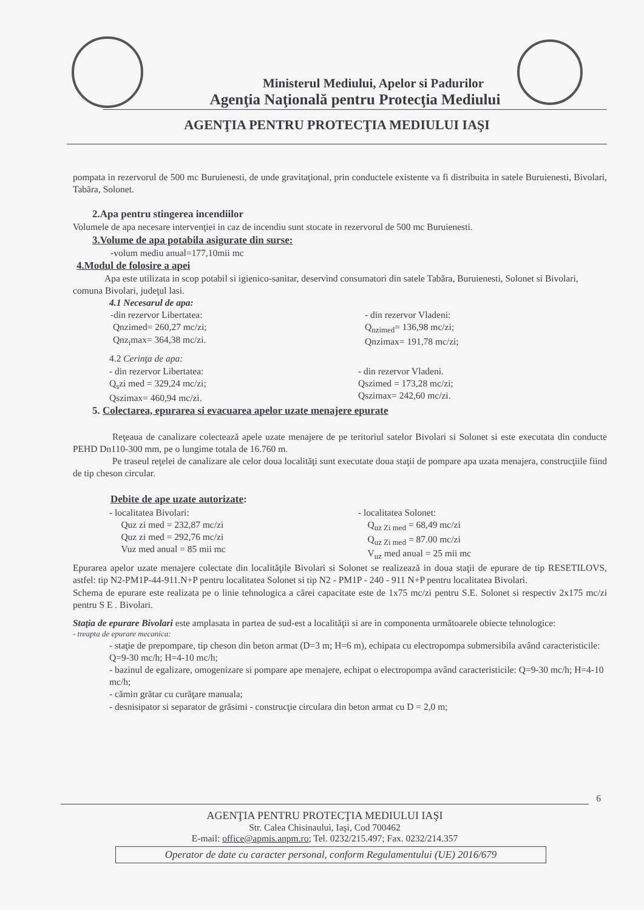Ministerul Mediului, Apelor si Padurilor
Agenţia Naţională pentru Protecţia Mediului
AGENŢIA PENTRU PROTECŢIA MEDIULUI IAŞI
pompata in rezervorul de 500 mc Buruienesti, de unde gravitaţional, prin conductele existente va fi distribuita in satele Buruienesti, Bivolari, Tabăra, Solonet.
2.Apa pentru stingerea incendiilor
Volumele de apa necesare intervenţiei in caz de incendiu sunt stocate in rezervorul de 500 mc Buruienesti.
3.Volume de apa potabila asigurate din surse:
-volum mediu anual=177,10mii mc
4.Modul de folosire a apei
Apa este utilizata in scop potabil si igienico-sanitar, deservind consumatori din satele Tabăra, Buruienesti, Solonet si Bivolari, comuna Bivolari, judeţul lasi.
4.1 Necesarul de apa:
-din rezervor Libertatea:
Qnzimed= 260,27 mc/zi;
Qnz<sub>i</sub>max= 364,38 mc/zi.
- din rezervor Vladeni:
Q<sub>nzimed</sub>= 136,98 mc/zi;
Qnzimax= 191,78 mc/zi;
4.2 Cerinţa de apa:
- din rezervor Libertatea:
Q<sub>s</sub>zi med = 329,24 mc/zi;
Qszimax= 460,94 mc/zi.
- din rezervor Vladeni.
Qszimed = 173,28 mc/zi;
Qszimax= 242,60 mc/zi.
5. Colectarea, epurarea si evacuarea apelor uzate menajere epurate
Reţeaua de canalizare colectează apele uzate menajere de pe teritoriul satelor Bivolari si Solonet si este executata din conducte PEHD Dn110-300 mm, pe o lungime totala de 16.760 m.
Pe traseul reţelei de canalizare ale celor doua localităţi sunt executate doua staţii de pompare apa uzata menajera, construcţiile fiind de tip cheson circular.
Debite de ape uzate autorizate:
- localitatea Bivolari:
Quz zi med = 232,87 mc/zi
Quz zi med = 292,76 mc/zi
Vuz med anual = 85 mii mc
- localitatea Solonet:
Q<sub>uz Zi med</sub> = 68,49 mc/zi
Q<sub>uz Zi med</sub> = 87.00 mc/zi
V<sub>uz</sub> med anual = 25 mii mc
Epurarea apelor uzate menajere colectate din localităţile Bivolari si Solonet se realizează in doua staţii de epurare de tip RESETILOVS, astfel: tip N2-PM1P-44-911.N+P pentru localitatea Solonet si tip N2 - PM1P - 240 - 911 N+P pentru localitatea Bivolari.
Schema de epurare este realizata pe o linie tehnologica a cărei capacitate este de 1x75 mc/zi pentru S.E. Solonet si respectiv 2x175 mc/zi pentru S E . Bivolari.
Staţia de epurare Bivolari este amplasata in partea de sud-est a localităţii si are in componenta următoarele obiecte tehnologice:
- treapta de epurare mecanica:
- staţie de prepompare, tip cheson din beton armat (D=3 m; H=6 m), echipata cu electropompa submersibila având caracteristicile: Q=9-30 mc/h; H=4-10 mc/h;
- bazinul de egalizare, omogenizare si pompare ape menajere, echipat o electropompa având caracteristicile: Q=9-30 mc/h; H=4-10 mc/h;
- cămin grătar cu curăţare manuala;
- desnisipator si separator de grăsimi - construcţie circulara din beton armat cu D = 2,0 m;
6
AGENŢIA PENTRU PROTECŢIA MEDIULUI IAŞI
Str. Calea Chisinaului, Iaşi, Cod 700462
E-mail: office@apmis.anpm.ro; Tel. 0232/215.497; Fax. 0232/214.357
Operator de date cu caracter personal, conform Regulamentului (UE) 2016/679